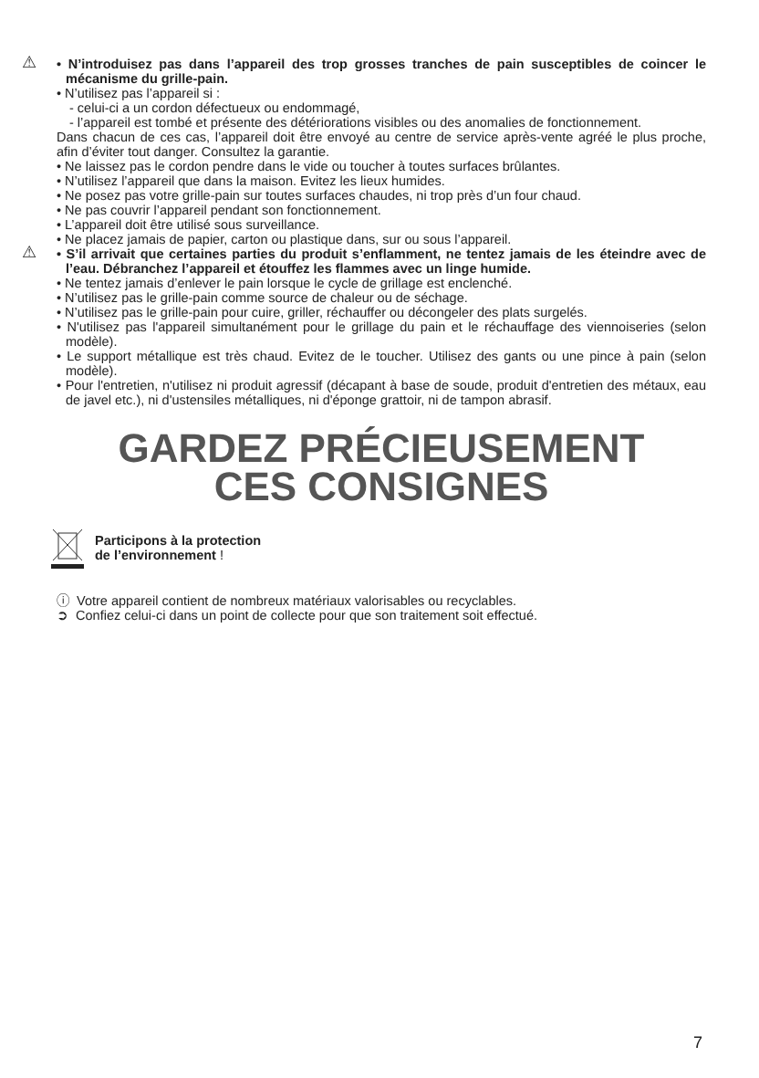⚠ • N’introduisez pas dans l’appareil des trop grosses tranches de pain susceptibles de coincer le mécanisme du grille-pain.
• N’utilisez pas l’appareil si :
- celui-ci a un cordon défectueux ou endommagé,
- l’appareil est tombé et présente des détériorations visibles ou des anomalies de fonctionnement.
Dans chacun de ces cas, l’appareil doit être envoyé au centre de service après-vente agréé le plus proche, afin d’éviter tout danger. Consultez la garantie.
• Ne laissez pas le cordon pendre dans le vide ou toucher à toutes surfaces brûlantes.
• N’utilisez l’appareil que dans la maison. Evitez les lieux humides.
• Ne posez pas votre grille-pain sur toutes surfaces chaudes, ni trop près d’un four chaud.
• Ne pas couvrir l’appareil pendant son fonctionnement.
• L’appareil doit être utilisé sous surveillance.
• Ne placez jamais de papier, carton ou plastique dans, sur ou sous l’appareil.
⚠ • S’il arrivait que certaines parties du produit s’enflamment, ne tentez jamais de les éteindre avec de l’eau. Débranchez l’appareil et étouffez les flammes avec un linge humide.
• Ne tentez jamais d’enlever le pain lorsque le cycle de grillage est enclenché.
• N’utilisez pas le grille-pain comme source de chaleur ou de séchage.
• N’utilisez pas le grille-pain pour cuire, griller, réchauffer ou décongeler des plats surgelés.
• N'utilisez pas l'appareil simultanément pour le grillage du pain et le réchauffage des viennoiseries (selon modèle).
• Le support métallique est très chaud. Evitez de le toucher. Utilisez des gants ou une pince à pain (selon modèle).
• Pour l'entretien, n'utilisez ni produit agressif (décapant à base de soude, produit d'entretien des métaux, eau de javel etc.), ni d'ustensiles métalliques, ni d'éponge grattoir, ni de tampon abrasif.
GARDEZ PRÉCIEUSEMENT
CES CONSIGNES
Participons à la protection
de l’environnement !
ⓘ Votre appareil contient de nombreux matériaux valorisables ou recyclables.
➲ Confiez celui-ci dans un point de collecte pour que son traitement soit effectué.
7